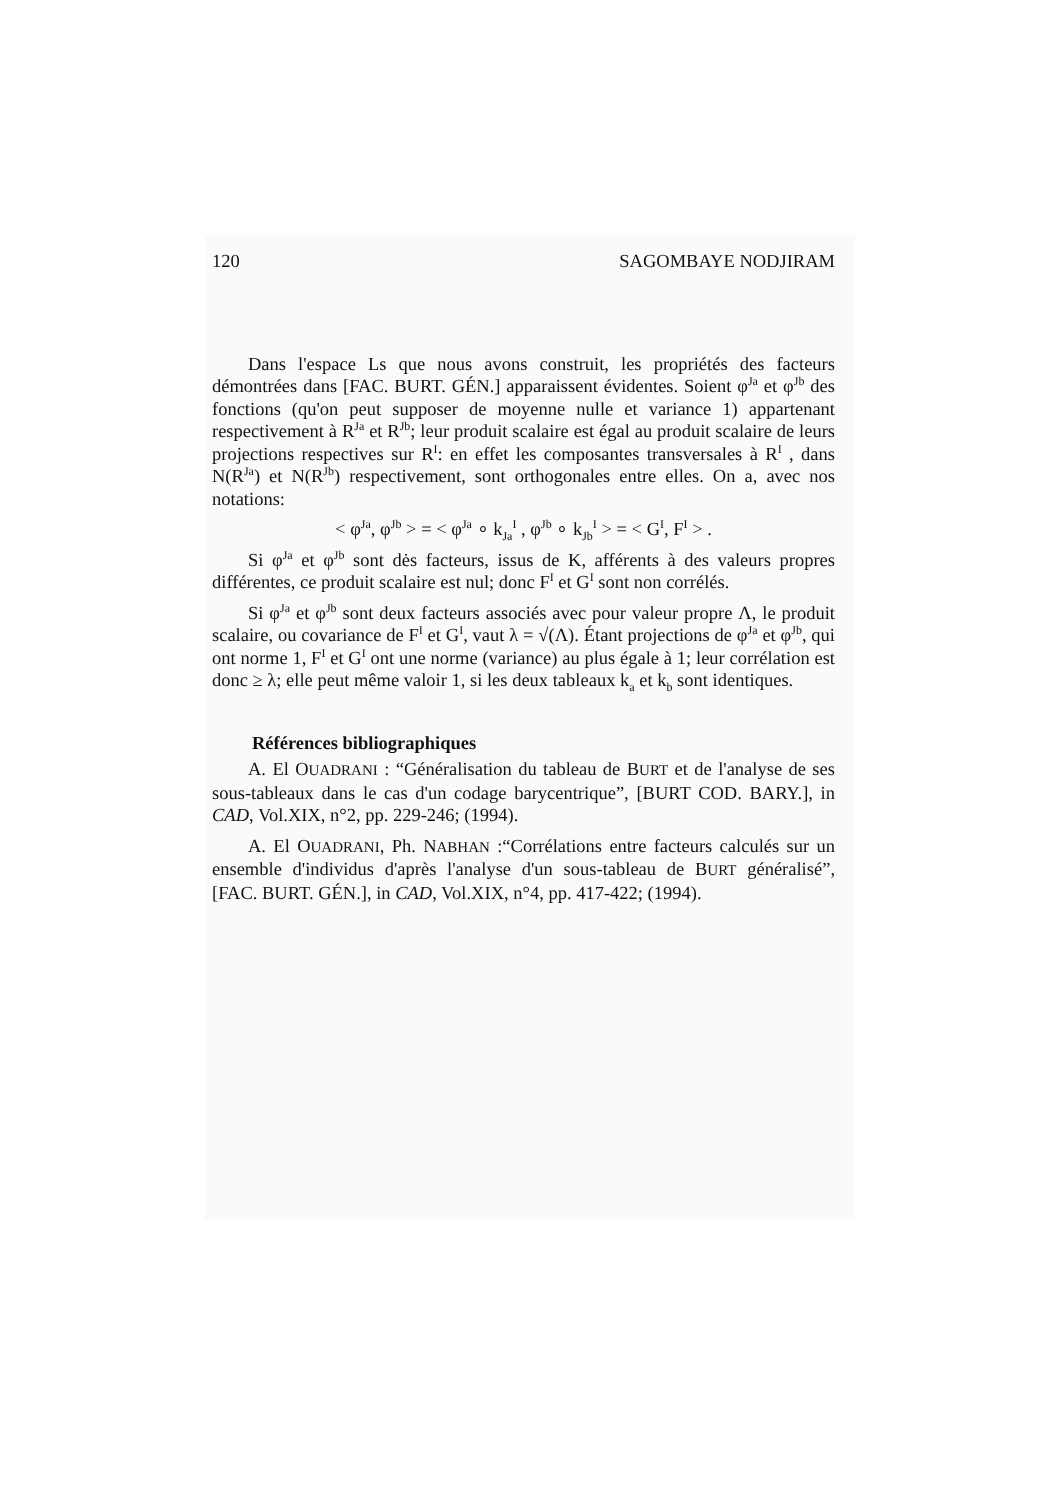120 SAGOMBAYE NODJIRAM
Dans l'espace Ls que nous avons construit, les propriétés des facteurs démontrées dans [FAC. BURT. GÉN.] apparaissent évidentes. Soient φ<sup>Ja</sup> et φ<sup>Jb</sup> des fonctions (qu'on peut supposer de moyenne nulle et variance 1) appartenant respectivement à R<sup>Ja</sup> et R<sup>Jb</sup>; leur produit scalaire est égal au produit scalaire de leurs projections respectives sur R<sup>I</sup>: en effet les composantes transversales à R<sup>I</sup> , dans N(R<sup>Ja</sup>) et N(R<sup>Jb</sup>) respectivement, sont orthogonales entre elles. On a, avec nos notations:
< φ<sup>Ja</sup>, φ<sup>Jb</sup> > = < φ<sup>Ja</sup> ∘ k<sub>Ja</sub><sup>I</sup> , φ<sup>Jb</sup> ∘ k<sub>Jb</sub><sup>I</sup> > = < G<sup>I</sup>, F<sup>I</sup> > .
Si φ<sup>Ja</sup> et φ<sup>Jb</sup> sont dės facteurs, issus de K, afférents à des valeurs propres différentes, ce produit scalaire est nul; donc F<sup>I</sup> et G<sup>I</sup> sont non corrélés.
Si φ<sup>Ja</sup> et φ<sup>Jb</sup> sont deux facteurs associés avec pour valeur propre Λ, le produit scalaire, ou covariance de F<sup>I</sup> et G<sup>I</sup>, vaut λ = √(Λ). Étant projections de φ<sup>Ja</sup> et φ<sup>Jb</sup>, qui ont norme 1, F<sup>I</sup> et G<sup>I</sup> ont une norme (variance) au plus égale à 1; leur corrélation est donc ≥ λ; elle peut même valoir 1, si les deux tableaux k<sub>a</sub> et k<sub>b</sub> sont identiques.
Références bibliographiques
A. El OUADRANI : “Généralisation du tableau de BURT et de l'analyse de ses sous-tableaux dans le cas d'un codage barycentrique”, [BURT COD. BARY.], in CAD, Vol.XIX, n°2, pp. 229-246; (1994).
A. El OUADRANI, Ph. NABHAN :“Corrélations entre facteurs calculés sur un ensemble d'individus d'après l'analyse d'un sous-tableau de BURT généralisé”, [FAC. BURT. GÉN.], in CAD, Vol.XIX, n°4, pp. 417-422; (1994).